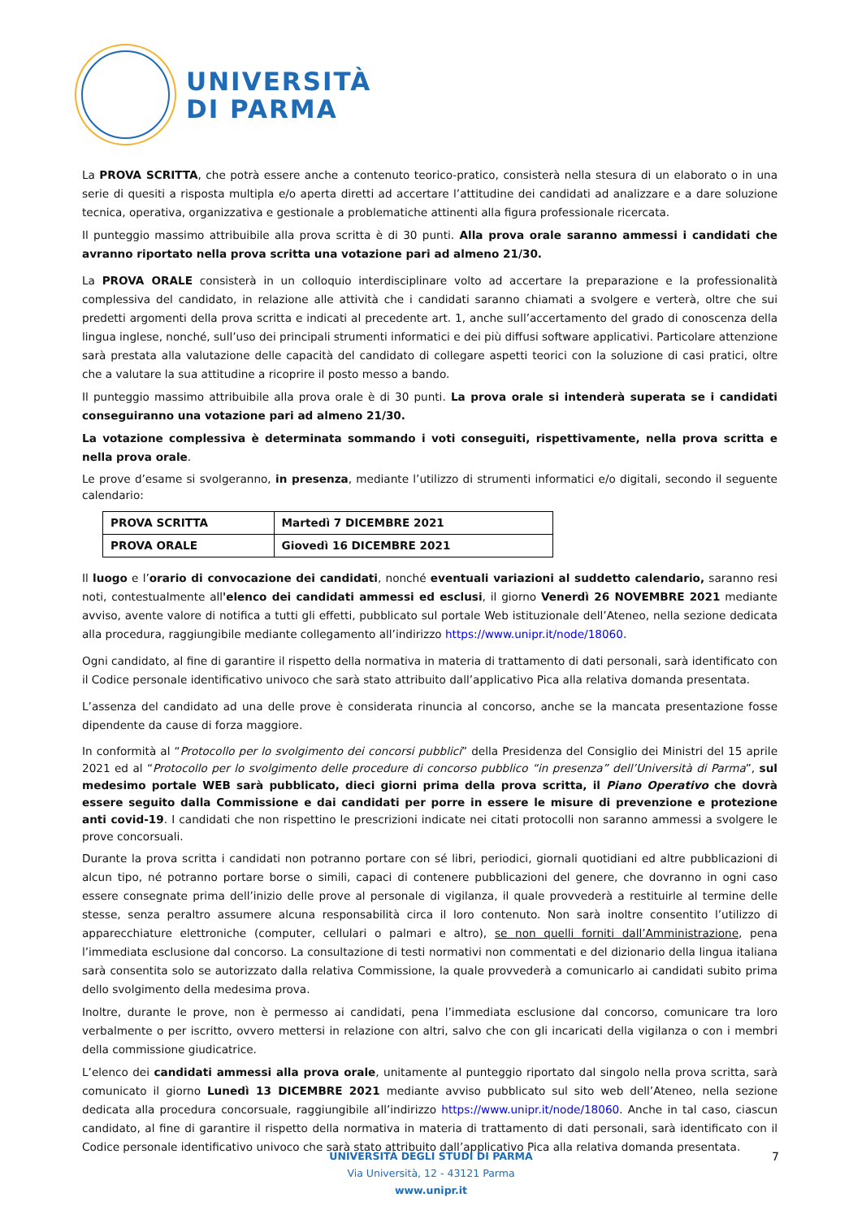UNIVERSITÀ
DI PARMA
La PROVA SCRITTA, che potrà essere anche a contenuto teorico-pratico, consisterà nella stesura di un elaborato o in una serie di quesiti a risposta multipla e/o aperta diretti ad accertare l’attitudine dei candidati ad analizzare e a dare soluzione tecnica, operativa, organizzativa e gestionale a problematiche attinenti alla figura professionale ricercata.
Il punteggio massimo attribuibile alla prova scritta è di 30 punti. Alla prova orale saranno ammessi i candidati che avranno riportato nella prova scritta una votazione pari ad almeno 21/30.
La PROVA ORALE consisterà in un colloquio interdisciplinare volto ad accertare la preparazione e la professionalità complessiva del candidato, in relazione alle attività che i candidati saranno chiamati a svolgere e verterà, oltre che sui predetti argomenti della prova scritta e indicati al precedente art. 1, anche sull’accertamento del grado di conoscenza della lingua inglese, nonché, sull’uso dei principali strumenti informatici e dei più diffusi software applicativi. Particolare attenzione sarà prestata alla valutazione delle capacità del candidato di collegare aspetti teorici con la soluzione di casi pratici, oltre che a valutare la sua attitudine a ricoprire il posto messo a bando.
Il punteggio massimo attribuibile alla prova orale è di 30 punti. La prova orale si intenderà superata se i candidati conseguiranno una votazione pari ad almeno 21/30.
La votazione complessiva è determinata sommando i voti conseguiti, rispettivamente, nella prova scritta e nella prova orale.
Le prove d’esame si svolgeranno, in presenza, mediante l’utilizzo di strumenti informatici e/o digitali, secondo il seguente calendario:
| PROVA SCRITTA | Martedì 7 DICEMBRE 2021 |
| PROVA ORALE | Giovedì 16 DICEMBRE 2021 |
Il luogo e l’orario di convocazione dei candidati, nonché eventuali variazioni al suddetto calendario, saranno resi noti, contestualmente all'elenco dei candidati ammessi ed esclusi, il giorno Venerdì 26 NOVEMBRE 2021 mediante avviso, avente valore di notifica a tutti gli effetti, pubblicato sul portale Web istituzionale dell’Ateneo, nella sezione dedicata alla procedura, raggiungibile mediante collegamento all’indirizzo https://www.unipr.it/node/18060.
Ogni candidato, al fine di garantire il rispetto della normativa in materia di trattamento di dati personali, sarà identificato con il Codice personale identificativo univoco che sarà stato attribuito dall’applicativo Pica alla relativa domanda presentata.
L’assenza del candidato ad una delle prove è considerata rinuncia al concorso, anche se la mancata presentazione fosse dipendente da cause di forza maggiore.
In conformità al “Protocollo per lo svolgimento dei concorsi pubblici” della Presidenza del Consiglio dei Ministri del 15 aprile 2021 ed al “Protocollo per lo svolgimento delle procedure di concorso pubblico “in presenza” dell’Università di Parma”, sul medesimo portale WEB sarà pubblicato, dieci giorni prima della prova scritta, il Piano Operativo che dovrà essere seguito dalla Commissione e dai candidati per porre in essere le misure di prevenzione e protezione anti covid-19. I candidati che non rispettino le prescrizioni indicate nei citati protocolli non saranno ammessi a svolgere le prove concorsuali.
Durante la prova scritta i candidati non potranno portare con sé libri, periodici, giornali quotidiani ed altre pubblicazioni di alcun tipo, né potranno portare borse o simili, capaci di contenere pubblicazioni del genere, che dovranno in ogni caso essere consegnate prima dell’inizio delle prove al personale di vigilanza, il quale provvederà a restituirle al termine delle stesse, senza peraltro assumere alcuna responsabilità circa il loro contenuto. Non sarà inoltre consentito l’utilizzo di apparecchiature elettroniche (computer, cellulari o palmari e altro), se non quelli forniti dall’Amministrazione, pena l’immediata esclusione dal concorso. La consultazione di testi normativi non commentati e del dizionario della lingua italiana sarà consentita solo se autorizzato dalla relativa Commissione, la quale provvederà a comunicarlo ai candidati subito prima dello svolgimento della medesima prova.
Inoltre, durante le prove, non è permesso ai candidati, pena l’immediata esclusione dal concorso, comunicare tra loro verbalmente o per iscritto, ovvero mettersi in relazione con altri, salvo che con gli incaricati della vigilanza o con i membri della commissione giudicatrice.
L’elenco dei candidati ammessi alla prova orale, unitamente al punteggio riportato dal singolo nella prova scritta, sarà comunicato il giorno Lunedì 13 DICEMBRE 2021 mediante avviso pubblicato sul sito web dell’Ateneo, nella sezione dedicata alla procedura concorsuale, raggiungibile all’indirizzo https://www.unipr.it/node/18060. Anche in tal caso, ciascun candidato, al fine di garantire il rispetto della normativa in materia di trattamento di dati personali, sarà identificato con il Codice personale identificativo univoco che sarà stato attribuito dall’applicativo Pica alla relativa domanda presentata.
UNIVERSITÀ DEGLI STUDI DI PARMA
Via Università, 12 - 43121 Parma
www.unipr.it
7